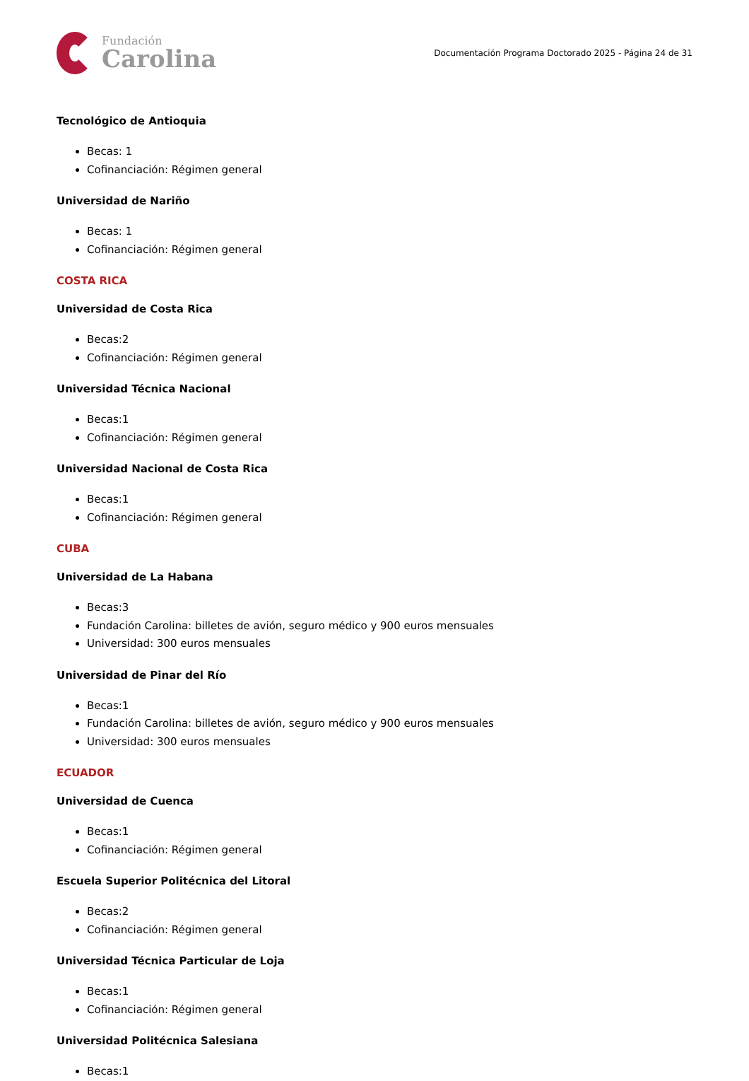Fundación
Carolina
Documentación Programa Doctorado 2025 - Página 24 de 31
Tecnológico de Antioquia
Becas: 1
Cofinanciación: Régimen general
Universidad de Nariño
Becas: 1
Cofinanciación: Régimen general
COSTA RICA
Universidad de Costa Rica
Becas:2
Cofinanciación: Régimen general
Universidad Técnica Nacional
Becas:1
Cofinanciación: Régimen general
Universidad Nacional de Costa Rica
Becas:1
Cofinanciación: Régimen general
CUBA
Universidad de La Habana
Becas:3
Fundación Carolina: billetes de avión, seguro médico y 900 euros mensuales
Universidad: 300 euros mensuales
Universidad de Pinar del Río
Becas:1
Fundación Carolina: billetes de avión, seguro médico y 900 euros mensuales
Universidad: 300 euros mensuales
ECUADOR
Universidad de Cuenca
Becas:1
Cofinanciación: Régimen general
Escuela Superior Politécnica del Litoral
Becas:2
Cofinanciación: Régimen general
Universidad Técnica Particular de Loja
Becas:1
Cofinanciación: Régimen general
Universidad Politécnica Salesiana
Becas:1